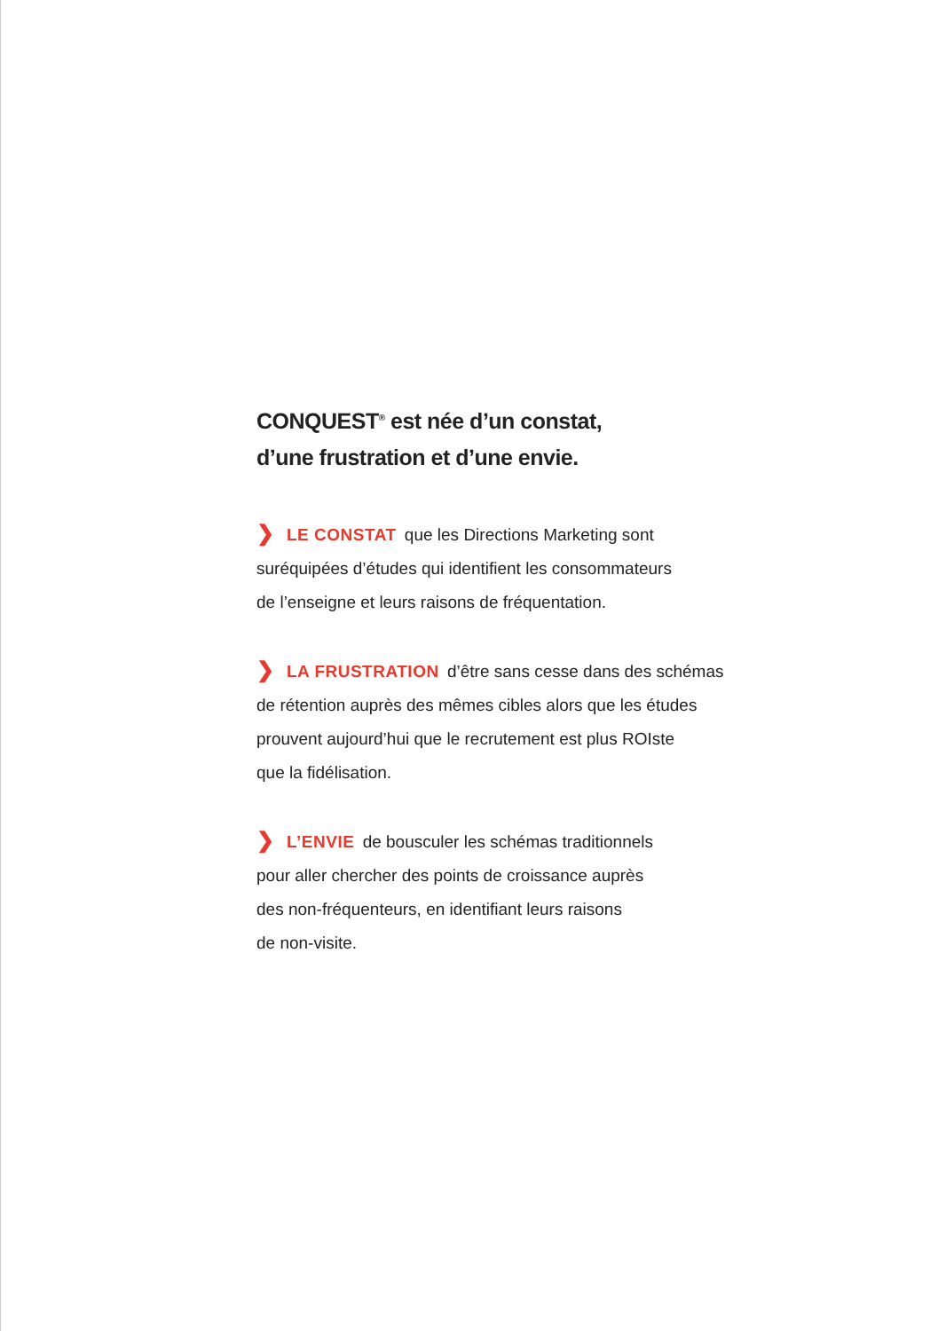CONQUEST<sup>®</sup> est née d’un constat,
d’une frustration et d’une envie.
❯ LE CONSTAT que les Directions Marketing sont
suréquipées d’études qui identifient les consommateurs
de l’enseigne et leurs raisons de fréquentation.
❯ LA FRUSTRATION d’être sans cesse dans des schémas
de rétention auprès des mêmes cibles alors que les études
prouvent aujourd’hui que le recrutement est plus ROIste
que la fidélisation.
❯ L’ENVIE de bousculer les schémas traditionnels
pour aller chercher des points de croissance auprès
des non-fréquenteurs, en identifiant leurs raisons
de non-visite.